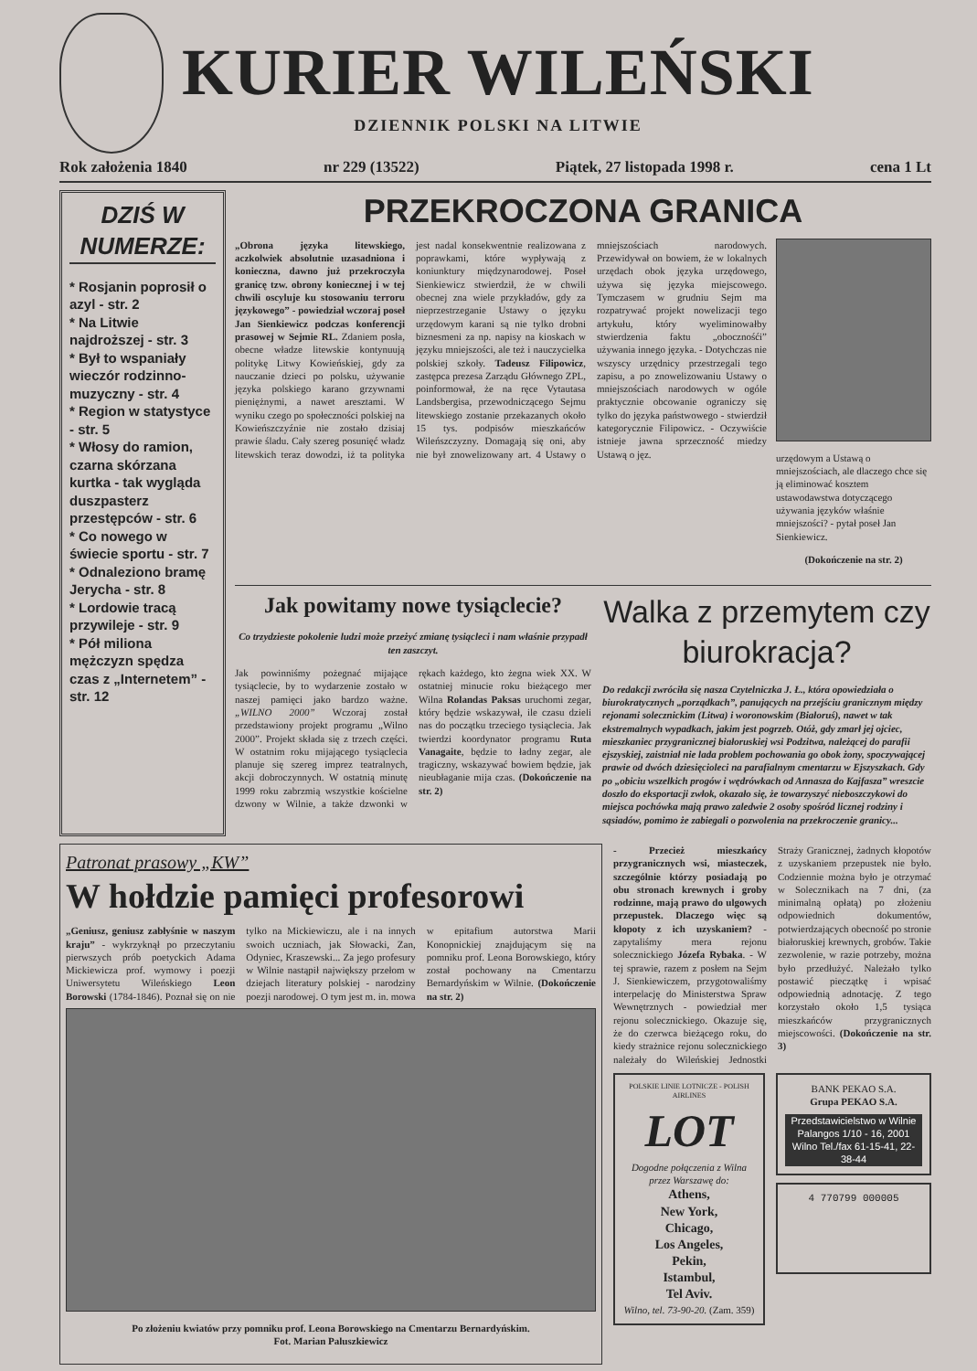KURIER WILEŃSKI
DZIENNIK POLSKI NA LITWIE
Rok założenia 1840 nr 229 (13522) Piątek, 27 listopada 1998 r. cena 1 Lt
DZIŚ W NUMERZE:
* Rosjanin poprosił o azyl - str. 2
* Na Litwie najdroższej - str. 3
* Był to wspaniały wieczór rodzinno-muzyczny - str. 4
* Region w statystyce - str. 5
* Włosy do ramion, czarna skórzana kurtka - tak wygląda duszpasterz przestępców - str. 6
* Co nowego w świecie sportu - str. 7
* Odnaleziono bramę Jerycha - str. 8
* Lordowie tracą przywileje - str. 9
* Pół miliona mężczyzn spędza czas z „Internetem” - str. 12
PRZEKROCZONA GRANICA
„Obrona języka litewskiego, aczkolwiek absolutnie uzasadniona i konieczna, dawno już przekroczyła granicę tzw. obrony koniecznej i w tej chwili oscyluje ku stosowaniu terroru językowego” - powiedział wczoraj poseł Jan Sienkiewicz podczas konferencji prasowej w Sejmie RL. Zdaniem posła, obecne władze litewskie kontynuują politykę Litwy Kowieńskiej, gdy za nauczanie dzieci po polsku, używanie języka polskiego karano grzywnami pieniężnymi, a nawet aresztami. W wyniku czego po społeczności polskiej na Kowieńszczyźnie nie zostało dzisiaj prawie śladu. Cały szereg posunięć władz litewskich teraz dowodzi, iż ta polityka jest nadal konsekwentnie realizowana z poprawkami, które wypływają z koniunktury międzynarodowej. Poseł Sienkiewicz stwierdził, że w chwili obecnej zna wiele przykładów, gdy za nieprzestrzeganie Ustawy o języku urzędowym karani są nie tylko drobni biznesmeni za np. napisy na kioskach w języku mniejszości, ale też i nauczycielka polskiej szkoły. Tadeusz Filipowicz, zastępca prezesa Zarządu Głównego ZPL, poinformował, że na ręce Vytautasa Landsbergisa, przewodniczącego Sejmu litewskiego zostanie przekazanych około 15 tys. podpisów mieszkańców Wileńszczyzny. Domagają się oni, aby nie był znowelizowany art. 4 Ustawy o mniejszościach narodowych. Przewidywał on bowiem, że w lokalnych urzędach obok języka urzędowego, używa się języka miejscowego. Tymczasem w grudniu Sejm ma rozpatrywać projekt nowelizacji tego artykułu, który wyeliminowałby stwierdzenia faktu „obocznośći” używania innego języka. - Dotychczas nie wszyscy urzędnicy przestrzegali tego zapisu, a po znowelizowaniu Ustawy o mniejszościach narodowych w ogóle praktycznie obcowanie ograniczy się tylko do języka państwowego - stwierdził kategorycznie Filipowicz. - Oczywiście istnieje jawna sprzeczność miedzy Ustawą o jęz.
urzędowym a Ustawą o mniejszościach, ale dlaczego chce się ją eliminować kosztem ustawodawstwa dotyczącego używania języków właśnie mniejszości? - pytał poseł Jan Sienkiewicz.
(Dokończenie na str. 2)
Jak powitamy nowe tysiąclecie?
Co trzydzieste pokolenie ludzi może przeżyć zmianę tysiącleci i nam właśnie przypadł ten zaszczyt.
Jak powinniśmy pożegnać mijające tysiąclecie, by to wydarzenie zostało w naszej pamięci jako bardzo ważne. „WILNO 2000” Wczoraj został przedstawiony projekt programu „Wilno 2000”. Projekt składa się z trzech części. W ostatnim roku mijającego tysiąclecia planuje się szereg imprez teatralnych, akcji dobroczynnych. W ostatnią minutę 1999 roku zabrzmią wszystkie kościelne dzwony w Wilnie, a także dzwonki w rękach każdego, kto żegna wiek XX. W ostatniej minucie roku bieżącego mer Wilna Rolandas Paksas uruchomi zegar, który będzie wskazywał, ile czasu dzieli nas do początku trzeciego tysiąclecia. Jak twierdzi koordynator programu Ruta Vanagaite, będzie to ładny zegar, ale tragiczny, wskazywać bowiem będzie, jak nieubłaganie mija czas. (Dokończenie na str. 2)
Walka z przemytem czy biurokracja?
Do redakcji zwróciła się nasza Czytelniczka J. Ł., która opowiedziała o biurokratycznych „porządkach”, panujących na przejściu granicznym między rejonami solecznickim (Litwa) i woronowskim (Białoruś), nawet w tak ekstremalnych wypadkach, jakim jest pogrzeb. Otóż, gdy zmarł jej ojciec, mieszkaniec przygranicznej białoruskiej wsi Podzitwa, należącej do parafii ejszyskiej, zaistniał nie lada problem pochowania go obok żony, spoczywającej prawie od dwóch dziesięcioleci na parafialnym cmentarzu w Ejszyszkach. Gdy po „obiciu wszelkich progów i wędrówkach od Annasza do Kajfasza” wreszcie doszło do eksportacji zwłok, okazało się, że towarzyszyć nieboszczykowi do miejsca pochówka mają prawo zaledwie 2 osoby spośród licznej rodziny i sąsiadów, pomimo że zabiegali o pozwolenia na przekroczenie granicy...
Patronat prasowy „KW”
W hołdzie pamięci profesorowi
„Geniusz, geniusz zabłyśnie w naszym kraju” - wykrzyknął po przeczytaniu pierwszych prób poetyckich Adama Mickiewicza prof. wymowy i poezji Uniwersytetu Wileńskiego Leon Borowski (1784-1846). Poznał się on nie tylko na Mickiewiczu, ale i na innych swoich uczniach, jak Słowacki, Zan, Odyniec, Kraszewski... Za jego profesury w Wilnie nastąpił największy przełom w dziejach literatury polskiej - narodziny poezji narodowej. O tym jest m. in. mowa w epitafium autorstwa Marii Konopnickiej znajdującym się na pomniku prof. Leona Borowskiego, który został pochowany na Cmentarzu Bernardyńskim w Wilnie. (Dokończenie na str. 2)
Po złożeniu kwiatów przy pomniku prof. Leona Borowskiego na Cmentarzu Bernardyńskim.
Fot. Marian Paluszkiewicz
- Przecież mieszkańcy przygranicznych wsi, miasteczek, szczególnie którzy posiadają po obu stronach krewnych i groby rodzinne, mają prawo do ulgowych przepustek. Dlaczego więc są kłopoty z ich uzyskaniem? - zapytaliśmy mera rejonu solecznickiego Józefa Rybaka. - W tej sprawie, razem z posłem na Sejm J. Sienkiewiczem, przygotowaliśmy interpelację do Ministerstwa Spraw Wewnętrznych - powiedział mer rejonu solecznickiego. Okazuje się, że do czerwca bieżącego roku, do kiedy strażnice rejonu solecznickiego należały do Wileńskiej Jednostki Straży Granicznej, żadnych kłopotów z uzyskaniem przepustek nie było. Codziennie można było je otrzymać w Solecznikach na 7 dni, (za minimalną opłatą) po złożeniu odpowiednich dokumentów, potwierdzających obecność po stronie białoruskiej krewnych, grobów. Takie zezwolenie, w razie potrzeby, można było przedłużyć. Należało tylko postawić pieczątkę i wpisać odpowiednią adnotację. Z tego korzystało około 1,5 tysiąca mieszkańców przygranicznych miejscowości. (Dokończenie na str. 3)
POLSKIE LINIE LOTNICZE - POLISH AIRLINES
LOT
Dogodne połączenia z Wilna przez Warszawę do:
Athens,
New York,
Chicago,
Los Angeles,
Pekin,
Istambul,
Tel Aviv.
Wilno, tel. 73-90-20. (Zam. 359)
BANK PEKAO S.A.
Grupa PEKAO S.A.
Przedstawicielstwo w Wilnie Palangos 1/10 - 16, 2001 Wilno Tel./fax 61-15-41, 22-38-44
4 770799 000005